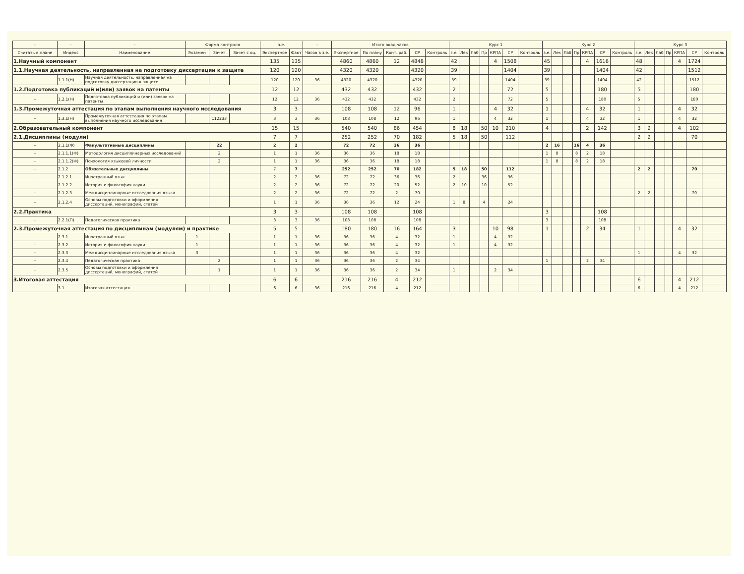| - | - | - | Форма контроля | | | з.е. | | - | Итого акад.часов | | | | | Курс 1 | | | | | | | Курс 2 | | | | | | | Курс 3 | | | | | | |
| --- | --- | --- | --- | --- | --- | --- | --- | --- | --- | --- | --- | --- | --- | --- | --- | --- | --- | --- | --- | --- | --- | --- | --- | --- | --- | --- | --- | --- | --- | --- | --- | --- | --- | --- |
| Считать в плане | Индекс | Наименование | Экзамен | Зачет | Зачет с оц. | Экспертное | Факт | Часов в з.е. | Экспертное | По плану | Конт. раб. | СР | Контроль | з.е. | Лек | Лаб | Пр | КРПА | СР | Контроль | з.е. | Лек | Лаб | Пр | КРПА | СР | Контроль | з.е. | Лек | Лаб | Пр | КРПА | СР | Контроль |
| 1.Научный компонент | | | | | | 135 | 135 | | 4860 | 4860 | 12 | 4848 | | 42 | | | | 4 | 1508 | | 45 | | | | 4 | 1616 | | 48 | | | | 4 | 1724 | |
| 1.1.Научная деятельность, направленная на подготовку диссертации к защите | | | | | | 120 | 120 | | 4320 | 4320 | | 4320 | | 39 | | | | | 1404 | | 39 | | | | | 1404 | | 42 | | | | | 1512 | |
| + | 1.1.1(Н) | Научная деятельность, направленная на подготовку диссертации к защите | | | | 120 | 120 | 36 | 4320 | 4320 | | 4320 | | 39 | | | | | 1404 | | 39 | | | | | 1404 | | 42 | | | | | 1512 | |
| 1.2.Подготовка публикаций и(или) заявок на патенты | | | | | | 12 | 12 | | 432 | 432 | | 432 | | 2 | | | | | 72 | | 5 | | | | | 180 | | 5 | | | | | 180 | |
| + | 1.2.1(Н) | Подготовка публикаций и (или) заявок на патенты | | | | 12 | 12 | 36 | 432 | 432 | | 432 | | 2 | | | | | 72 | | 5 | | | | | 180 | | 5 | | | | | 180 | |
| 1.3.Промежуточная аттестация по этапам выполнения научного исследования | | | | | | 3 | 3 | | 108 | 108 | 12 | 96 | | 1 | | | | 4 | 32 | | 1 | | | | 4 | 32 | | 1 | | | | 4 | 32 | |
| + | 1.3.1(Н) | Промежуточная аттестация по этапам выполнения научного исследования | | 112233 | | 3 | 3 | 36 | 108 | 108 | 12 | 96 | | 1 | | | | 4 | 32 | | 1 | | | | 4 | 32 | | 1 | | | | 4 | 32 | |
| 2.Образовательный компонент | | | | | | 15 | 15 | | 540 | 540 | 86 | 454 | | 8 | 18 | | 50 | 10 | 210 | | 4 | | | | 2 | 142 | | 3 | 2 | | | 4 | 102 | |
| 2.1.Дисциплины (модули) | | | | | | 7 | 7 | | 252 | 252 | 70 | 182 | | 5 | 18 | | 50 | | 112 | | | | | | | | | 2 | 2 | | | | 70 | |
| + | 2.1.1(Ф) | Факультативные дисциплины | | 22 | | 2 | 2 | | 72 | 72 | 36 | 36 | | | | | | | | | 2 | 16 | | 16 | 4 | 36 | | | | | | | | |
| + | 2.1.1.1(Ф) | Методология дисциплинарных исследований | | 2 | | 1 | 1 | 36 | 36 | 36 | 18 | 18 | | | | | | | | | 1 | 8 | | 8 | 2 | 18 | | | | | | | | |
| + | 2.1.1.2(Ф) | Психология языковой личности | | 2 | | 1 | 1 | 36 | 36 | 36 | 18 | 18 | | | | | | | | | 1 | 8 | | 8 | 2 | 18 | | | | | | | | |
| + | 2.1.2 | Обязательные дисциплины | | | | 7 | 7 | | 252 | 252 | 70 | 182 | | 5 | 18 | | 50 | | 112 | | | | | | | | | 2 | 2 | | | | 70 | |
| + | 2.1.2.1 | Иностранный язык | | | | 2 | 2 | 36 | 72 | 72 | 36 | 36 | | 2 | | | 36 | | 36 | | | | | | | | | | | | | | | |
| + | 2.1.2.2 | История и философия науки | | | | 2 | 2 | 36 | 72 | 72 | 20 | 52 | | 2 | 10 | | 10 | | 52 | | | | | | | | | | | | | | | |
| + | 2.1.2.3 | Междисциплинарные исследования языка | | | | 2 | 2 | 36 | 72 | 72 | 2 | 70 | | | | | | | | | | | | | | | | 2 | 2 | | | | 70 | |
| + | 2.1.2.4 | Основы подготовки и оформления диссертаций, монографий, статей | | | | 1 | 1 | 36 | 36 | 36 | 12 | 24 | | 1 | 8 | | 4 | | 24 | | | | | | | | | | | | | | | |
| 2.2.Практика | | | | | | 3 | 3 | | 108 | 108 | | 108 | | | | | | | | | 3 | | | | | 108 | | | | | | | | |
| + | 2.2.1(П) | Педагогическая практика | | | | 3 | 3 | 36 | 108 | 108 | | 108 | | | | | | | | | 3 | | | | | 108 | | | | | | | | |
| 2.3.Промежуточная аттестация по дисциплинам (модулям) и практике | | | | | | 5 | 5 | | 180 | 180 | 16 | 164 | | 3 | | | | 10 | 98 | | 1 | | | | 2 | 34 | | 1 | | | | 4 | 32 | |
| + | 2.3.1 | Иностранный язык | 1 | | | 1 | 1 | 36 | 36 | 36 | 4 | 32 | | 1 | | | | 4 | 32 | | | | | | | | | | | | | | | |
| + | 2.3.2 | История и философия науки | 1 | | | 1 | 1 | 36 | 36 | 36 | 4 | 32 | | 1 | | | | 4 | 32 | | | | | | | | | | | | | | | |
| + | 2.3.3 | Междисциплинарные исследования языка | 3 | | | 1 | 1 | 36 | 36 | 36 | 4 | 32 | | | | | | | | | | | | | | | | 1 | | | | 4 | 32 | |
| + | 2.3.4 | Педагогическая практика | | 2 | | 1 | 1 | 36 | 36 | 36 | 2 | 34 | | | | | | | | | 1 | | | | 2 | 34 | | | | | | | | |
| + | 2.3.5 | Основы подготовки и оформления диссертаций, монографий, статей | | 1 | | 1 | 1 | 36 | 36 | 36 | 2 | 34 | | 1 | | | | 2 | 34 | | | | | | | | | | | | | | | |
| 3.Итоговая аттестация | | | | | | 6 | 6 | | 216 | 216 | 4 | 212 | | | | | | | | | | | | | | | | 6 | | | | 4 | 212 | |
| + | 3.1 | Итоговая аттестация | | | | 6 | 6 | 36 | 216 | 216 | 4 | 212 | | | | | | | | | | | | | | | | 6 | | | | 4 | 212 | |